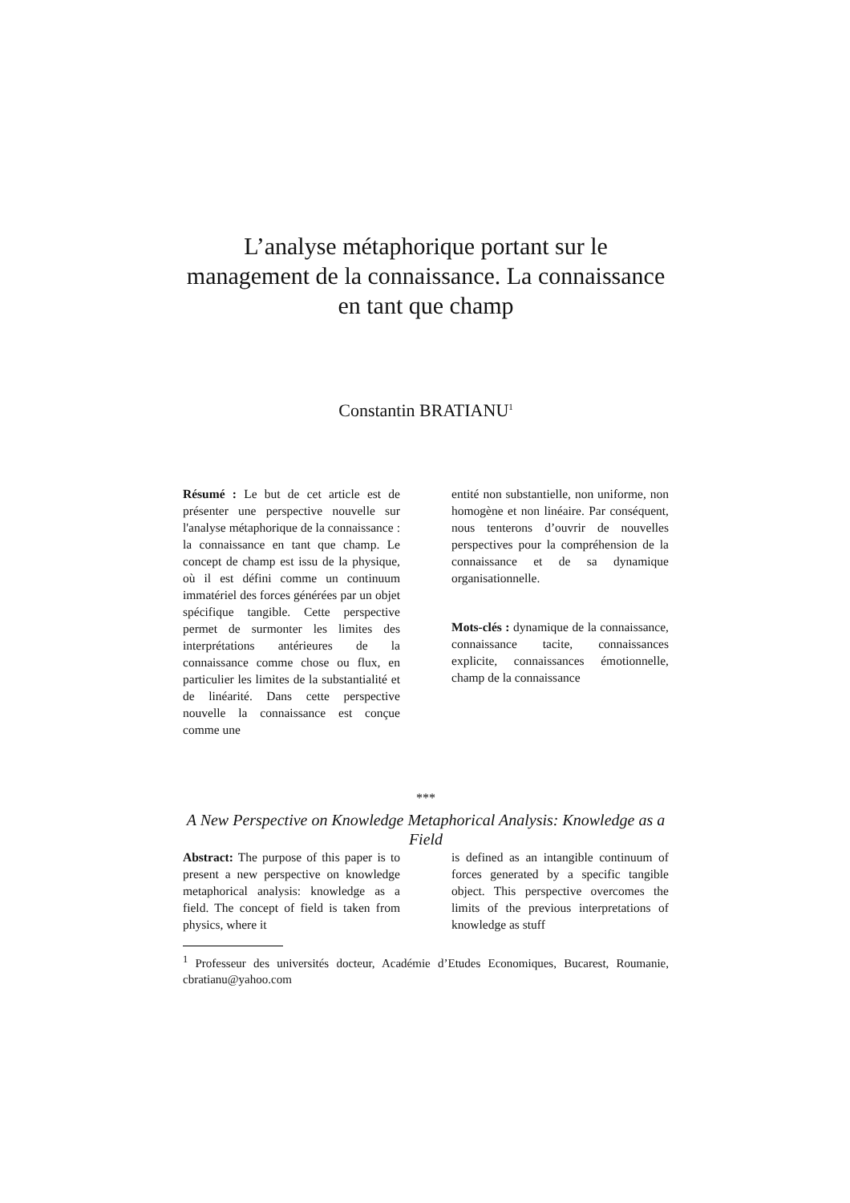L’analyse métaphorique portant sur le management de la connaissance. La connaissance en tant que champ
Constantin BRATIANU<sup>1</sup>
Résumé : Le but de cet article est de présenter une perspective nouvelle sur l'analyse métaphorique de la connaissance : la connaissance en tant que champ. Le concept de champ est issu de la physique, où il est défini comme un continuum immatériel des forces générées par un objet spécifique tangible. Cette perspective permet de surmonter les limites des interprétations antérieures de la connaissance comme chose ou flux, en particulier les limites de la substantialité et de linéarité. Dans cette perspective nouvelle la connaissance est conçue comme une
entité non substantielle, non uniforme, non homogène et non linéaire. Par conséquent, nous tenterons d’ouvrir de nouvelles perspectives pour la compréhension de la connaissance et de sa dynamique organisationnelle.
Mots-clés : dynamique de la connaissance, connaissance tacite, connaissances explicite, connaissances émotionnelle, champ de la connaissance
***
A New Perspective on Knowledge Metaphorical Analysis: Knowledge as a Field
Abstract: The purpose of this paper is to present a new perspective on knowledge metaphorical analysis: knowledge as a field. The concept of field is taken from physics, where it
is defined as an intangible continuum of forces generated by a specific tangible object. This perspective overcomes the limits of the previous interpretations of knowledge as stuff
<sup>1</sup> Professeur des universités docteur, Académie d’Etudes Economiques, Bucarest, Roumanie, cbratianu@yahoo.com